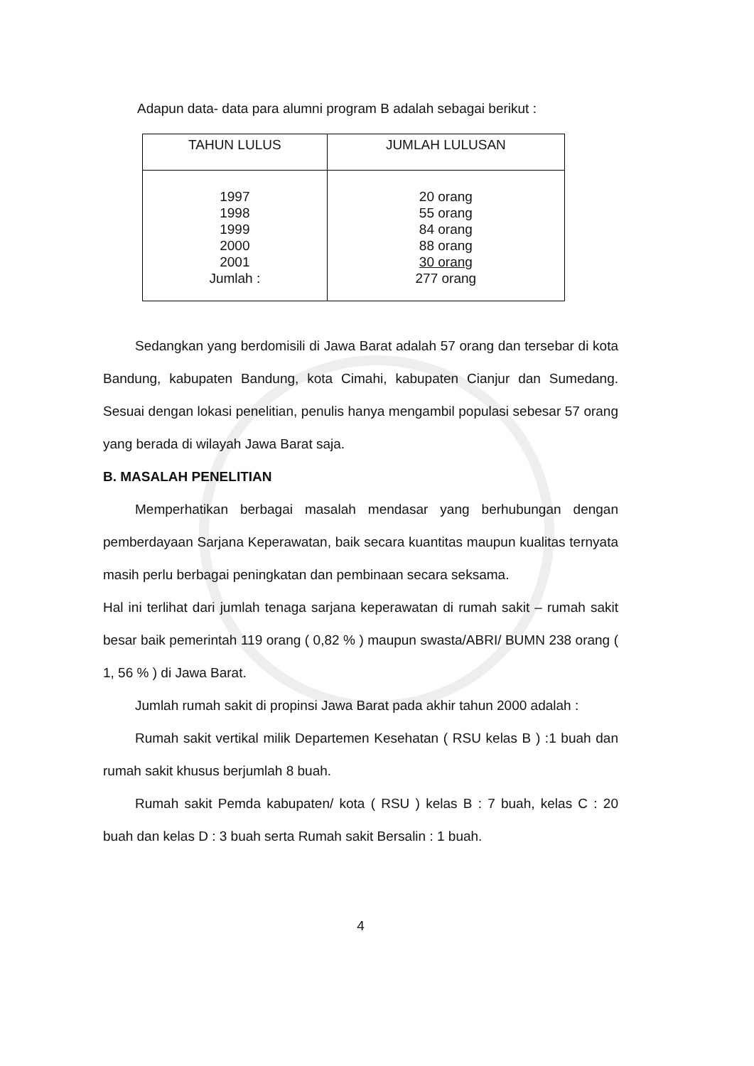Adapun data- data para alumni program B adalah sebagai berikut :
| TAHUN LULUS | JUMLAH LULUSAN |
| --- | --- |
| 1997 1998 1999 2000 2001 Jumlah : | 20 orang 55 orang 84 orang 88 orang 30 orang 277 orang |
Sedangkan yang berdomisili di Jawa Barat adalah 57 orang dan tersebar di kota Bandung, kabupaten Bandung, kota Cimahi, kabupaten Cianjur dan Sumedang. Sesuai dengan lokasi penelitian, penulis hanya mengambil populasi sebesar 57 orang yang berada di wilayah Jawa Barat saja.
B. MASALAH PENELITIAN
Memperhatikan berbagai masalah mendasar yang berhubungan dengan pemberdayaan Sarjana Keperawatan, baik secara kuantitas maupun kualitas ternyata masih perlu berbagai peningkatan dan pembinaan secara seksama.
Hal ini terlihat dari jumlah tenaga sarjana keperawatan di rumah sakit – rumah sakit besar baik pemerintah 119 orang ( 0,82 % ) maupun swasta/ABRI/ BUMN 238 orang ( 1, 56 % ) di Jawa Barat.
Jumlah rumah sakit di propinsi Jawa Barat pada akhir tahun 2000 adalah :
Rumah sakit vertikal milik Departemen Kesehatan ( RSU kelas B ) :1 buah dan rumah sakit khusus berjumlah 8 buah.
Rumah sakit Pemda kabupaten/ kota ( RSU ) kelas B : 7 buah, kelas C : 20 buah dan kelas D : 3 buah serta Rumah sakit Bersalin : 1 buah.
4